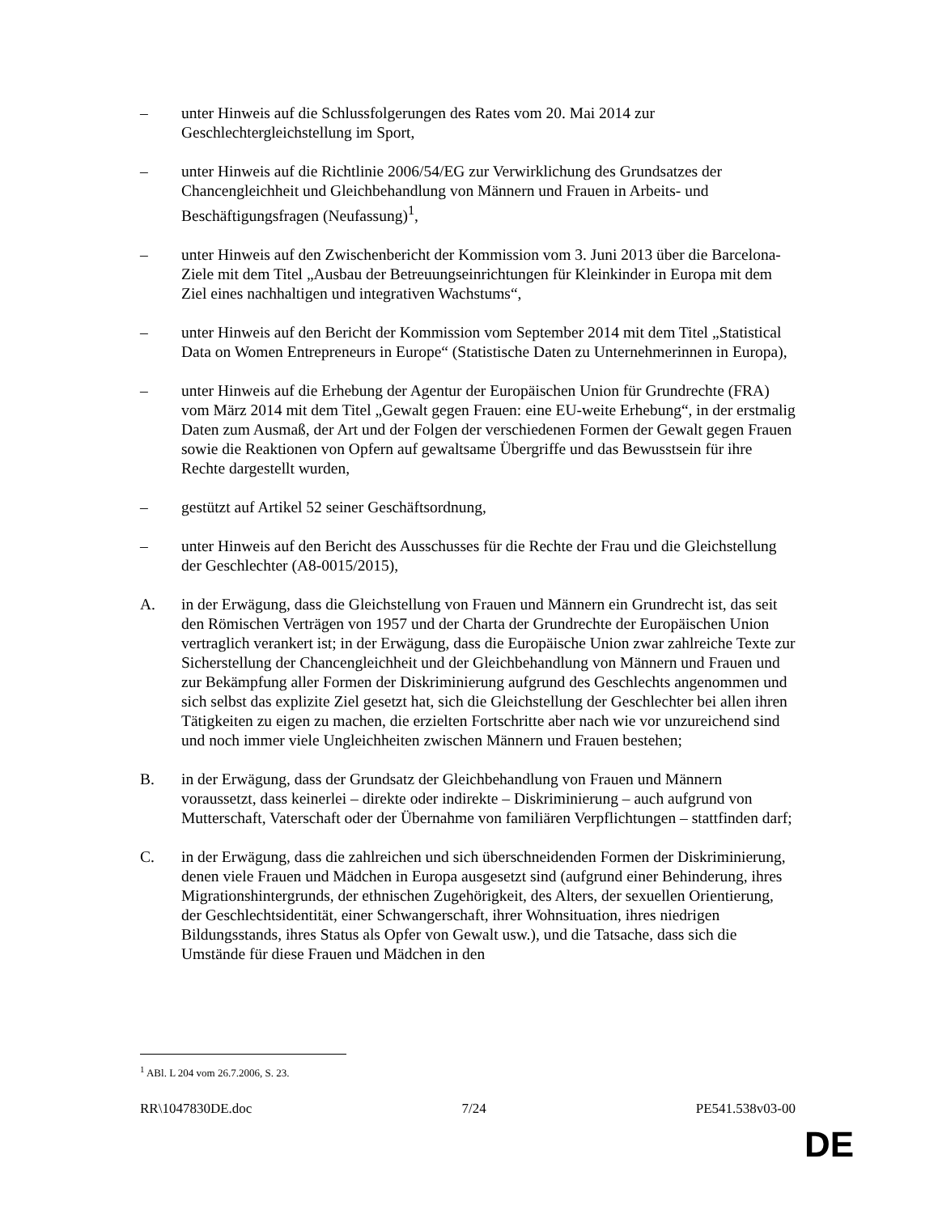– unter Hinweis auf die Schlussfolgerungen des Rates vom 20. Mai 2014 zur Geschlechtergleichstellung im Sport,
– unter Hinweis auf die Richtlinie 2006/54/EG zur Verwirklichung des Grundsatzes der Chancengleichheit und Gleichbehandlung von Männern und Frauen in Arbeits- und Beschäftigungsfragen (Neufassung)<sup>1</sup>,
– unter Hinweis auf den Zwischenbericht der Kommission vom 3. Juni 2013 über die Barcelona-Ziele mit dem Titel „Ausbau der Betreuungseinrichtungen für Kleinkinder in Europa mit dem Ziel eines nachhaltigen und integrativen Wachstums“,
– unter Hinweis auf den Bericht der Kommission vom September 2014 mit dem Titel „Statistical Data on Women Entrepreneurs in Europe“ (Statistische Daten zu Unternehmerinnen in Europa),
– unter Hinweis auf die Erhebung der Agentur der Europäischen Union für Grundrechte (FRA) vom März 2014 mit dem Titel „Gewalt gegen Frauen: eine EU-weite Erhebung“, in der erstmalig Daten zum Ausmaß, der Art und der Folgen der verschiedenen Formen der Gewalt gegen Frauen sowie die Reaktionen von Opfern auf gewaltsame Übergriffe und das Bewusstsein für ihre Rechte dargestellt wurden,
– gestützt auf Artikel 52 seiner Geschäftsordnung,
– unter Hinweis auf den Bericht des Ausschusses für die Rechte der Frau und die Gleichstellung der Geschlechter (A8-0015/2015),
A. in der Erwägung, dass die Gleichstellung von Frauen und Männern ein Grundrecht ist, das seit den Römischen Verträgen von 1957 und der Charta der Grundrechte der Europäischen Union vertraglich verankert ist; in der Erwägung, dass die Europäische Union zwar zahlreiche Texte zur Sicherstellung der Chancengleichheit und der Gleichbehandlung von Männern und Frauen und zur Bekämpfung aller Formen der Diskriminierung aufgrund des Geschlechts angenommen und sich selbst das explizite Ziel gesetzt hat, sich die Gleichstellung der Geschlechter bei allen ihren Tätigkeiten zu eigen zu machen, die erzielten Fortschritte aber nach wie vor unzureichend sind und noch immer viele Ungleichheiten zwischen Männern und Frauen bestehen;
B. in der Erwägung, dass der Grundsatz der Gleichbehandlung von Frauen und Männern voraussetzt, dass keinerlei – direkte oder indirekte – Diskriminierung – auch aufgrund von Mutterschaft, Vaterschaft oder der Übernahme von familiären Verpflichtungen – stattfinden darf;
C. in der Erwägung, dass die zahlreichen und sich überschneidenden Formen der Diskriminierung, denen viele Frauen und Mädchen in Europa ausgesetzt sind (aufgrund einer Behinderung, ihres Migrationshintergrunds, der ethnischen Zugehörigkeit, des Alters, der sexuellen Orientierung, der Geschlechtsidentität, einer Schwangerschaft, ihrer Wohnsituation, ihres niedrigen Bildungsstands, ihres Status als Opfer von Gewalt usw.), und die Tatsache, dass sich die Umstände für diese Frauen und Mädchen in den
<sup>1</sup> ABl. L 204 vom 26.7.2006, S. 23.
RR\1047830DE.doc 7/24 PE541.538v03-00
DE